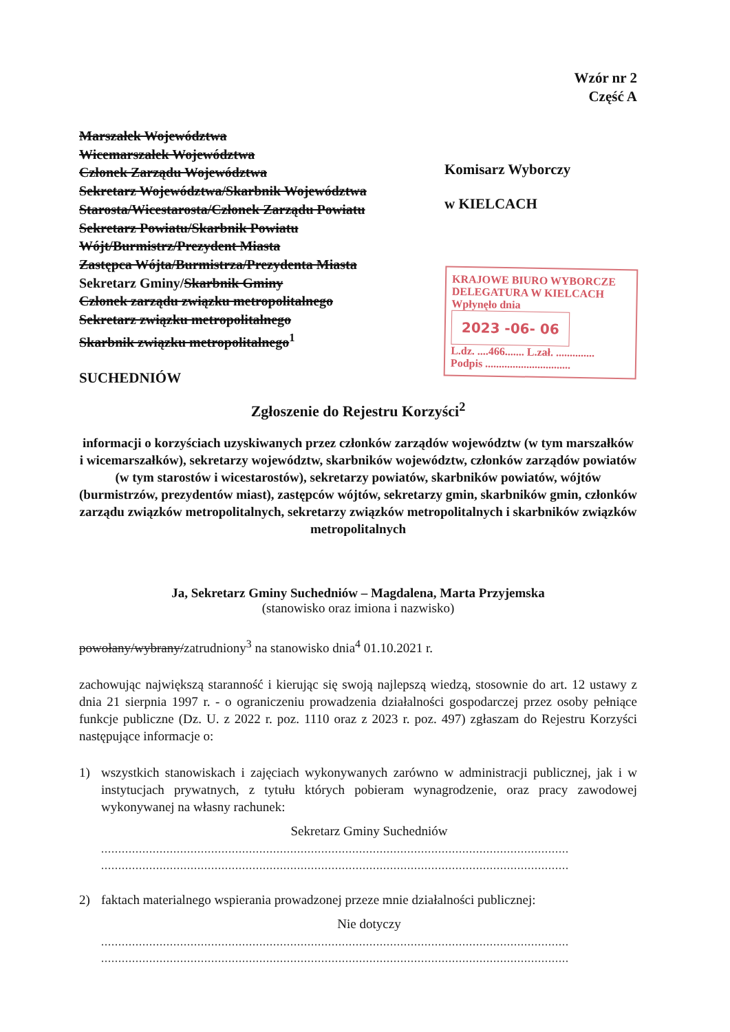Wzór nr 2
Część A
Marszałek Województwa
Wicemarszałek Województwa
Członek Zarządu Województwa
Sekretarz Województwa/Skarbnik Województwa
Starosta/Wicestarosta/Członek Zarządu Powiatu
Sekretarz Powiatu/Skarbnik Powiatu
Wójt/Burmistrz/Prezydent Miasta
Zastępca Wójta/Burmistrza/Prezydenta Miasta
Sekretarz Gminy/Skarbnik Gminy
Członek zarządu związku metropolitalnego
Sekretarz związku metropolitalnego
Skarbnik związku metropolitalnego<sup>1</sup>
SUCHEDNIÓW
Komisarz Wyborczy
w KIELCACH
KRAJOWE BIURO WYBORCZE
DELEGATURA W KIELCACH
Wpłynęło dnia 2023 -06- 06
L.dz. ....466....... L.zał. ..............
Podpis ...............................
Zgłoszenie do Rejestru Korzyści<sup>2</sup>
informacji o korzyściach uzyskiwanych przez członków zarządów województw (w tym marszałków i wicemarszałków), sekretarzy województw, skarbników województw, członków zarządów powiatów (w tym starostów i wicestarostów), sekretarzy powiatów, skarbników powiatów, wójtów (burmistrzów, prezydentów miast), zastępców wójtów, sekretarzy gmin, skarbników gmin, członków zarządu związków metropolitalnych, sekretarzy związków metropolitalnych i skarbników związków metropolitalnych
Ja, Sekretarz Gminy Suchedniów – Magdalena, Marta Przyjemska
(stanowisko oraz imiona i nazwisko)
powołany/wybrany/zatrudniony<sup>3</sup> na stanowisko dnia<sup>4</sup> 01.10.2021 r.
zachowując największą staranność i kierując się swoją najlepszą wiedzą, stosownie do art. 12 ustawy z dnia 21 sierpnia 1997 r. - o ograniczeniu prowadzenia działalności gospodarczej przez osoby pełniące funkcje publiczne (Dz. U. z 2022 r. poz. 1110 oraz z 2023 r. poz. 497) zgłaszam do Rejestru Korzyści następujące informacje o:
1) wszystkich stanowiskach i zajęciach wykonywanych zarówno w administracji publicznej, jak i w instytucjach prywatnych, z tytułu których pobieram wynagrodzenie, oraz pracy zawodowej wykonywanej na własny rachunek:
Sekretarz Gminy Suchedniów
........................................................................................................................................
........................................................................................................................................
2) faktach materialnego wspierania prowadzonej przeze mnie działalności publicznej:
Nie dotyczy
........................................................................................................................................
........................................................................................................................................